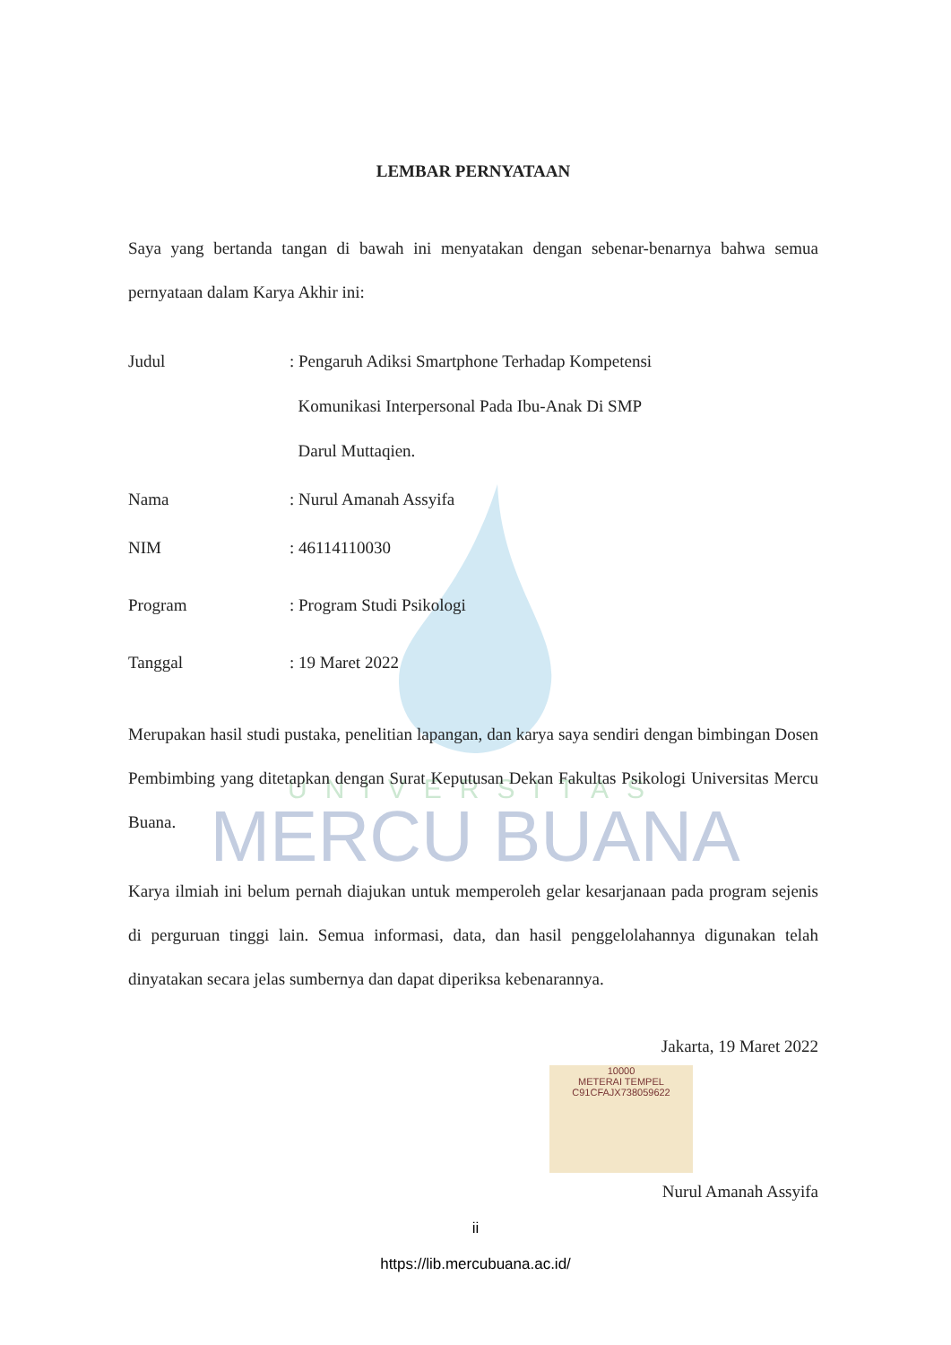UNIVERSITAS
MERCU BUANA
LEMBAR PERNYATAAN
Saya yang bertanda tangan di bawah ini menyatakan dengan sebenar-benarnya bahwa semua pernyataan dalam Karya Akhir ini:
Judul : Pengaruh Adiksi Smartphone Terhadap Kompetensi
Komunikasi Interpersonal Pada Ibu-Anak Di SMP
Darul Muttaqien.
Nama : Nurul Amanah Assyifa
NIM : 46114110030
Program : Program Studi Psikologi
Tanggal : 19 Maret 2022
Merupakan hasil studi pustaka, penelitian lapangan, dan karya saya sendiri dengan bimbingan Dosen Pembimbing yang ditetapkan dengan Surat Keputusan Dekan Fakultas Psikologi Universitas Mercu Buana.
Karya ilmiah ini belum pernah diajukan untuk memperoleh gelar kesarjanaan pada program sejenis di perguruan tinggi lain. Semua informasi, data, dan hasil penggelolahannya digunakan telah dinyatakan secara jelas sumbernya dan dapat diperiksa kebenarannya.
Jakarta, 19 Maret 2022
10000
METERAI TEMPEL
C91CFAJX738059622
Nurul Amanah Assyifa
ii
https://lib.mercubuana.ac.id/